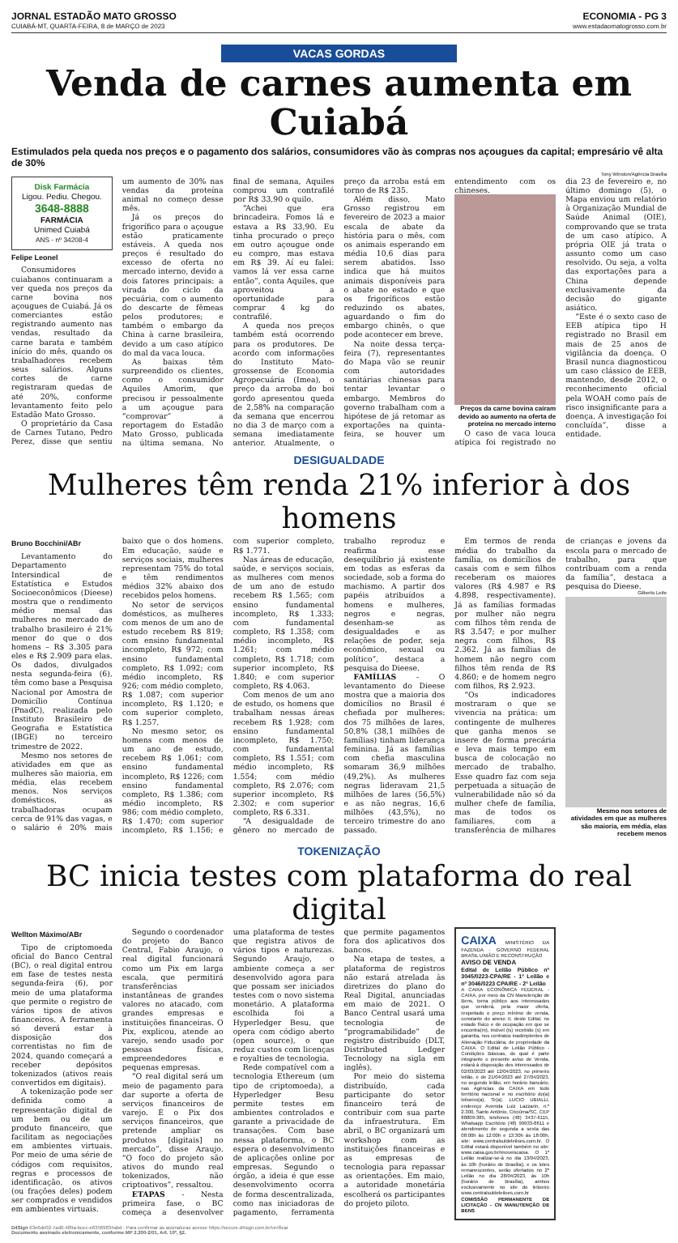JORNAL ESTADÃO MATO GROSSO
CUIABÁ-MT, QUARTA-FEIRA, 8 de MARÇO de 2023
ECONOMIA - PG 3
www.estadaomatogrosso.com.br
VACAS GORDAS
Venda de carnes aumenta em Cuiabá
Estimulados pela queda nos preços e o pagamento dos salários, consumidores vão às compras nos açougues da capital; empresário vê alta de 30%
Tony Winston/Agência Brasília
Disk Farmácia
Ligou. Pediu. Chegou.
3648-8888
FARMÁCIA
Unimed Cuiabá
ANS - nº 34208-4
Felipe Leonel
Consumidores cuiabanos continuaram a ver queda nos preços da carne bovina nos açougues de Cuiabá. Já os comerciantes estão registrando aumento nas vendas, resultado da carne barata e também início do mês, quando os trabalhadores recebem seus salários. Alguns cortes de carne registraram quedas de até 20%, conforme levantamento feito pelo Estadão Mato Grosso.
O proprietário da Casa de Carnes Tutano, Pedro Perez, disse que sentiu um aumento de 30% nas vendas da proteína animal no começo desse mês.
Já os preços do frigorífico para o açougue estão praticamente estáveis. A queda nos preços é resultado do excesso de oferta no mercado interno, devido a dois fatores principais: a virada do ciclo da pecuária, com o aumento do descarte de fêmeas pelos produtores; e também o embargo da China à carne brasileira, devido a um caso atípico do mal da vaca louca.
As baixas têm surpreendido os clientes, como o consumidor Aquiles Amorim, que precisou ir pessoalmente a um açougue para “comprovar” a reportagem do Estadão Mato Grosso, publicada na última semana. No final de semana, Aquiles comprou um contrafilé por R$ 33,90 o quilo.
“Achei que era brincadeira. Fomos lá e estava a R$ 33,90. Eu tinha procurado o preço em outro açougue onde eu compro, mas estava em R$ 39. Aí eu falei: vamos lá ver essa carne então”, conta Aquiles, que aproveitou a oportunidade para comprar 4 kg do contrafilé.
A queda nos preços também está ocorrendo para os produtores. De acordo com informações do Instituto Mato-grossense de Economia Agropecuária (Imea), o preço da arroba do boi gordo apresentou queda de 2,58% na comparação da semana que encerrou no dia 3 de março com a semana imediatamente anterior. Atualmente, o preço da arroba está em torno de R$ 235.
Além disso, Mato Grosso registrou em fevereiro de 2023 a maior escala de abate da história para o mês, com os animais esperando em média 10,6 dias para serem abatidos. Isso indica que há muitos animais disponíveis para o abate no estado e que os frigoríficos estão reduzindo os abates, aguardando o fim do embargo chinês, o que pode acontecer em breve.
Na noite dessa terça-feira (7), representantes do Mapa vão se reunir com autoridades sanitárias chinesas para tentar levantar o embargo. Membros do governo trabalham com a hipótese de já retomar as exportações na quinta-feira, se houver um entendimento com os chineses.
Preços da carne bovina caíram devido ao aumento na oferta de proteína no mercado interno
O caso de vaca louca atípica foi registrado no dia 23 de fevereiro e, no último domingo (5), o Mapa enviou um relatório à Organização Mundial de Saúde Animal (OIE), comprovando que se trata de um caso atípico. A própria OIE já trata o assunto como um caso resolvido. Ou seja, a volta das exportações para a China depende exclusivamente da decisão do gigante asiático.
“Este é o sexto caso de EEB atípica tipo H registrado no Brasil em mais de 25 anos de vigilância da doença. O Brasil nunca diagnosticou um caso clássico de EEB, mantendo, desde 2012, o reconhecimento oficial pela WOAH como país de risco insignificante para a doença. A investigação foi concluída”, disse a entidade.
DESIGUALDADE
Mulheres têm renda 21% inferior à dos homens
Bruno Bocchini/ABr
Levantamento do Departamento Intersindical de Estatística e Estudos Socioeconômicos (Dieese) mostra que o rendimento médio mensal das mulheres no mercado de trabalho brasileiro é 21% menor do que o dos homens – R$ 3.305 para eles e R$ 2.909 para elas. Os dados, divulgados nesta segunda-feira (6), têm como base a Pesquisa Nacional por Amostra de Domicílio Contínua (PnadC), realizada pelo Instituto Brasileiro de Geografia e Estatística (IBGE) no terceiro trimestre de 2022.
Mesmo nos setores de atividades em que as mulheres são maioria, em média, elas recebem menos. Nos serviços domésticos, as trabalhadoras ocupam cerca de 91% das vagas, e o salário é 20% mais baixo que o dos homens. Em educação, saúde e serviços sociais, mulheres representam 75% do total e têm rendimentos médios 32% abaixo dos recebidos pelos homens.
No setor de serviços domésticos, as mulheres com menos de um ano de estudo recebem R$ 819; com ensino fundamental incompleto, R$ 972; com ensino fundamental completo, R$ 1.092; com médio incompleto, R$ 926; com médio completo, R$ 1.087; com superior incompleto, R$ 1.120; e com superior completo, R$ 1.257.
No mesmo setor, os homens com menos de um ano de estudo, recebem R$ 1.061; com ensino fundamental incompleto, R$ 1226; com ensino fundamental completo, R$ 1.386; com médio incompleto, R$ 986; com médio completo, R$ 1.470; com superior incompleto, R$ 1.156; e com superior completo, R$ 1.771.
Nas áreas de educação, saúde, e serviços sociais, as mulheres com menos de um ano de estudo recebem R$ 1.565; com ensino fundamental incompleto, R$ 1.333; com fundamental completo, R$ 1.358; com médio incompleto, R$ 1.261; com médio completo, R$ 1.718; com superior incompleto, R$ 1.840; e com superior completo, R$ 4.063.
Com menos de um ano de estudo, os homens que trabalham nessas áreas recebem R$ 1.928; com ensino fundamental incompleto, R$ 1.750; com fundamental completo, R$ 1.551; com médio incompleto, R$ 1.554; com médio completo, R$ 2.076; com superior incompleto, R$ 2.302; e com superior completo, R$ 6.331.
“A desigualdade de gênero no mercado de trabalho reproduz e reafirma esse desequilíbrio já existente em todas as esferas da sociedade, sob a forma do machismo. A partir dos papéis atribuídos a homens e mulheres, negros e negras, desenham-se as desigualdades e as relações de poder, seja econômico, sexual ou político”, destaca a pesquisa do Dieese.
FAMÍLIAS - O levantamento do Dieese mostra que a maioria dos domicílios no Brasil é chefiada por mulheres: dos 75 milhões de lares, 50,8% (38,1 milhões de famílias) tinham liderança feminina. Já as famílias com chefia masculina somaram 36,9 milhões (49,2%). As mulheres negras lideravam 21,5 milhões de lares (56,5%) e as não negras, 16,6 milhões (43,5%), no terceiro trimestre do ano passado.
Em termos de renda média do trabalho da família, os domicílios de casais com e sem filhos receberam os maiores valores (R$ 4.987 e R$ 4.898, respectivamente). Já as famílias formadas por mulher não negra com filhos têm renda de R$ 3.547; e por mulher negra com filhos, R$ 2.362. Já as famílias de homem não negro com filhos têm renda de R$ 4.860; e de homem negro com filhos, R$ 2.923.
“Os indicadores mostraram o que se vivencia na prática: um contingente de mulheres que ganha menos se insere de forma precária e leva mais tempo em busca de colocação no mercado de trabalho. Esse quadro faz com seja perpetuada a situação de vulnerabilidade não só da mulher chefe de família, mas de todos os familiares, com a transferência de milhares de crianças e jovens da escola para o mercado de trabalho, para que contribuam com a renda da família”, destaca a pesquisa do Dieese.
Gilberto Leite
Mesmo nos setores de atividades em que as mulheres são maioria, em média, elas recebem menos
TOKENIZAÇÃO
BC inicia testes com plataforma do real digital
Wellton Máximo/ABr
Tipo de criptomoeda oficial do Banco Central (BC), o real digital entrou em fase de testes nesta segunda-feira (6), por meio de uma plataforma que permite o registro de vários tipos de ativos financeiros. A ferramenta só deverá estar à disposição dos correntistas no fim de 2024, quando começará a receber depósitos tokenizados (ativos reais convertidos em digitais).
A tokenização pode ser definida como a representação digital de um bem ou de um produto financeiro, que facilitam as negociações em ambientes virtuais. Por meio de uma série de códigos com requisitos, regras e processos de identificação, os ativos (ou frações deles) podem ser comprados e vendidos em ambientes virtuais.
Segundo o coordenador do projeto do Banco Central, Fabio Araujo, o real digital funcionará como um Pix em larga escala, que permitirá transferências instantâneas de grandes valores no atacado, com grandes empresas e instituições financeiras. O Pix, explicou, atende ao varejo, sendo usado por pessoas físicas, empreendedores e pequenas empresas.
“O real digital será um meio de pagamento para dar suporte a oferta de serviços financeiros de varejo. É o Pix dos serviços financeiros, que pretende ampliar os produtos [digitais] no mercado”, disse Araujo. “O foco do projeto são ativos do mundo real tokenizados, não criptoativos”, ressaltou.
ETAPAS - Nesta primeira fase, o BC começa a desenvolver uma plataforma de testes que registra ativos de vários tipos e naturezas. Segundo Araujo, o ambiente começa a ser desenvolvido agora para que possam ser iniciados testes com o novo sistema monetário. A plataforma escolhida foi a Hyperledger Besu, que opera com código aberto (open source), o que reduz custos com licenças e royalties de tecnologia.
Rede compatível com a tecnologia Ethereum (um tipo de criptomoeda), a Hyperledger Besu permite testes em ambientes controlados e garante a privacidade de transações. Com base nessa plataforma, o BC espera o desenvolvimento de aplicações online por empresas. Segundo o órgão, a ideia é que esse desenvolvimento ocorra de forma descentralizada, como nas iniciadoras de pagamento, ferramenta que permite pagamentos fora dos aplicativos dos bancos.
Na etapa de testes, a plataforma de registros não estará atrelada às diretrizes do plano do Real Digital, anunciadas em maio de 2021. O Banco Central usará uma tecnologia de “programabilidade” de registro distribuído (DLT, Distributed Ledger Tecnology na sigla em inglês).
Por meio do sistema distribuído, cada participante do setor financeiro terá de contribuir com sua parte da infraestrutura. Em abril, o BC organizará um workshop com as instituições financeiras e as empresas de tecnologia para repassar as orientações. Em maio, a autoridade monetária escolherá os participantes do projeto piloto.
CAIXA MINISTÉRIO DA FAZENDA · GOVERNO FEDERAL BRASIL UNIÃO E RECONSTRUÇÃO
AVISO DE VENDA
Edital de Leilão Público nº 3045/0223-CPA/RE - 1º Leilão e nº 3046/0223 CPA/RE - 2º Leilão
A CAIXA ECONÔMICA FEDERAL - CAIXA, por meio da CN Manutenção de Bens, torna público aos interessados que venderá, pela maior oferta, respeitado o preço mínimo de venda, constante do anexo II, deste Edital, no estado físico e de ocupação em que se encontra(m), imóvel (is) recebido (s) em garantia, nos contratos inadimplentes de Alienação Fiduciária, de propriedade da CAIXA. O Edital de Leilão Público - Condições Básicas, do qual é parte integrante o presente aviso de Venda, estará à disposição dos interessados de 02/03/2023 até 12/04/2023, no primeiro leilão, e de 21/04/2023 até 27/04/2023, no segundo leilão, em horário bancário, nas Agências da CAIXA em todo território nacional e no escritório do(a) leiloeiro(a), Sr(a). LUCIO UBIALLI, endereço Avenida Luiz Lazzarin, n.º 2.300, Santo Antônio, Criciúma/SC, CEP 88809-385, telefones (48) 3437-6115, Whatsapp Escritório (48) 99933-8611 e atendimento de segunda a sexta das 08:00h às 12:00h e 13:30h às 18:00h, site: www.centralsuldeleiloes.com.br. O Edital estará disponível também no site: www.caixa.gov.br/imoveiscaixa. O 1º Leilão realizar-se-á no dia 13/04/2023, às 10h (horário de Brasília), e os lotes remanescentes, serão ofertados no 2º Leilão no dia 28/04/2023, às 10h (horário de Brasília), ambos exclusivamente no site do leiloeiro www.centralsuldeleiloes.com.br
COMISSÃO PERMANENTE DE LICITAÇÃO - CN MANUTENÇÃO DE BENS
D4Sign 63e6de02-7ad0-489a-bcec-e63569834abd - Para confirmar as assinaturas acesse https://secure.d4sign.com.br/verificar
Documento assinado eletronicamente, conforme MP 2.200-2/01, Art. 10º, §2.